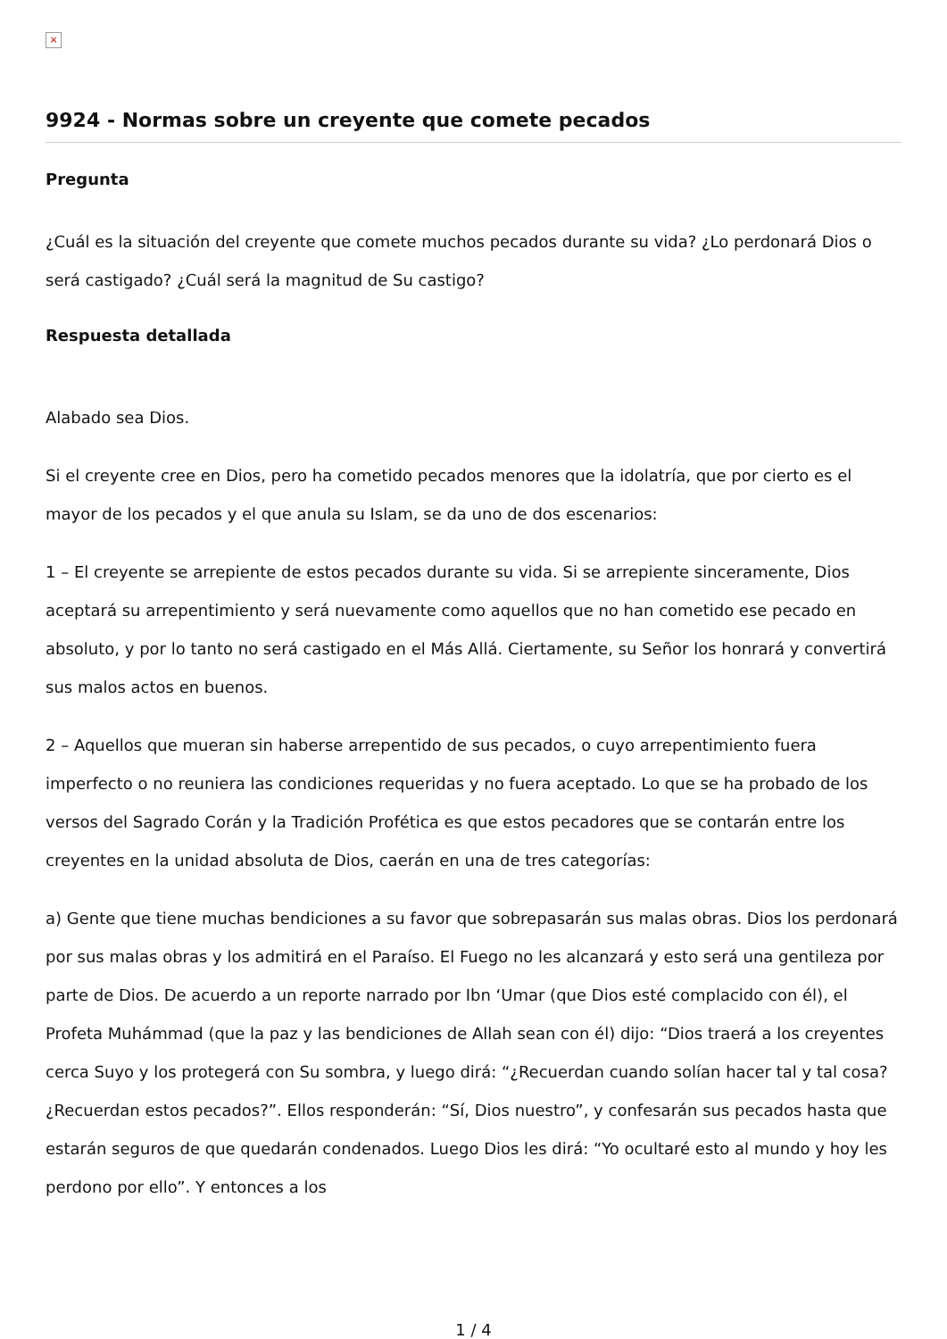×
9924 - Normas sobre un creyente que comete pecados
Pregunta
¿Cuál es la situación del creyente que comete muchos pecados durante su vida? ¿Lo perdonará Dios o será castigado? ¿Cuál será la magnitud de Su castigo?
Respuesta detallada
Alabado sea Dios.
Si el creyente cree en Dios, pero ha cometido pecados menores que la idolatría, que por cierto es el mayor de los pecados y el que anula su Islam, se da uno de dos escenarios:
1 – El creyente se arrepiente de estos pecados durante su vida. Si se arrepiente sinceramente, Dios aceptará su arrepentimiento y será nuevamente como aquellos que no han cometido ese pecado en absoluto, y por lo tanto no será castigado en el Más Allá. Ciertamente, su Señor los honrará y convertirá sus malos actos en buenos.
2 – Aquellos que mueran sin haberse arrepentido de sus pecados, o cuyo arrepentimiento fuera imperfecto o no reuniera las condiciones requeridas y no fuera aceptado. Lo que se ha probado de los versos del Sagrado Corán y la Tradición Profética es que estos pecadores que se contarán entre los creyentes en la unidad absoluta de Dios, caerán en una de tres categorías:
a) Gente que tiene muchas bendiciones a su favor que sobrepasarán sus malas obras. Dios los perdonará por sus malas obras y los admitirá en el Paraíso. El Fuego no les alcanzará y esto será una gentileza por parte de Dios. De acuerdo a un reporte narrado por Ibn ‘Umar (que Dios esté complacido con él), el Profeta Muhámmad (que la paz y las bendiciones de Allah sean con él) dijo: “Dios traerá a los creyentes cerca Suyo y los protegerá con Su sombra, y luego dirá: “¿Recuerdan cuando solían hacer tal y tal cosa? ¿Recuerdan estos pecados?”. Ellos responderán: “Sí, Dios nuestro”, y confesarán sus pecados hasta que estarán seguros de que quedarán condenados. Luego Dios les dirá: “Yo ocultaré esto al mundo y hoy les perdono por ello”. Y entonces a los
1 / 4